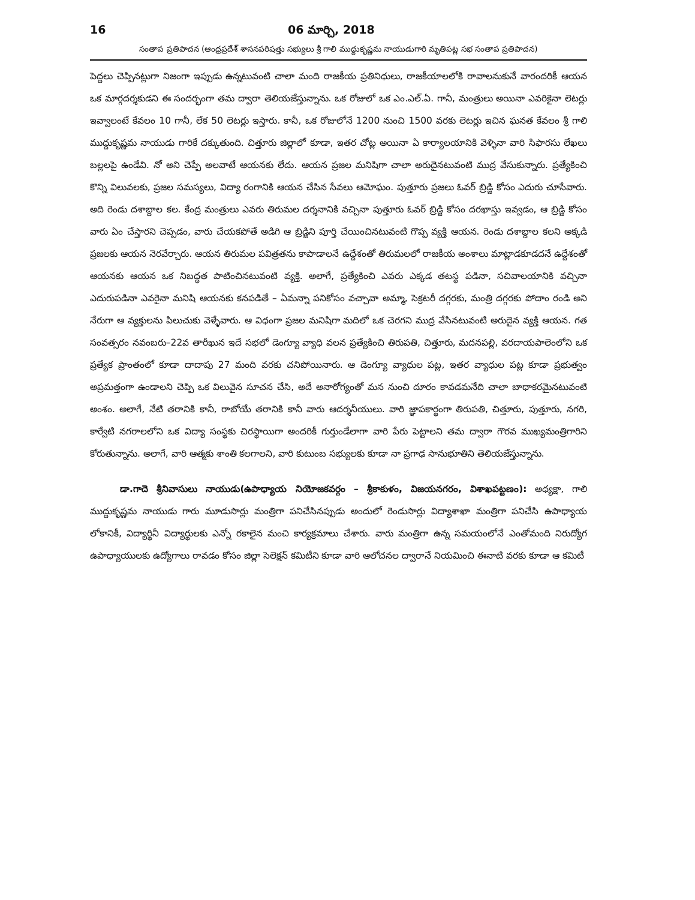16 06 మార్చి, 2018
సంతాప ప్రతిపాదన (ఆంధ్రప్రదేశ్ శాసనపరిషత్తు సభ్యులు శ్రీ గాలి ముద్దుకృష్ణమ నాయుడుగారి మృతిపట్ల సభ సంతాప ప్రతిపాదన)
పెద్దలు చెప్పినట్లుగా నిజంగా ఇప్పుడు ఉన్నటువంటి చాలా మంది రాజకీయ ప్రతినిధులు, రాజకీయాలలోకి రావాలనుకునే వారందరికీ ఆయన ఒక మార్గదర్శకుడని ఈ సందర్భంగా తమ ద్వారా తెలియజేస్తున్నాను. ఒక రోజులో ఒక ఎం.ఎల్.ఏ. గానీ, మంత్రులు అయినా ఎవరికైనా లెటర్లు ఇవ్వాలంటే కేవలం 10 గానీ, లేక 50 లెటర్లు ఇస్తారు. కానీ, ఒక రోజులోనే 1200 నుంచి 1500 వరకు లెటర్లు ఇచిన ఘనత కేవలం శ్రీ గాలి ముద్దుకృష్ణమ నాయుడు గారికే దక్కుతుంది. చిత్తూరు జిల్లాలో కూడా, ఇతర చోట్ల అయినా ఏ కార్యాలయానికి వెళ్ళినా వారి సిఫారసు లేఖలు బల్లలపై ఉండేవి. నో అని చెప్పే అలవాటే ఆయనకు లేదు. ఆయన ప్రజల మనిషిగా చాలా అరుదైనటువంటి ముద్ర వేసుకున్నారు. ప్రత్యేకించి కొన్ని విలువలకు, ప్రజల సమస్యలు, విద్యా రంగానికి ఆయన చేసిన సేవలు ఆమోఘం. పుత్తూరు ప్రజలు ఓవర్ బ్రిడ్జి కోసం ఎదురు చూసేవారు. అది రెండు దశాబ్దాల కల. కేంద్ర మంత్రులు ఎవరు తిరుమల దర్శనానికి వచ్చినా పుత్తూరు ఓవర్ బ్రిడ్జి కోసం దరఖాస్తు ఇవ్వడం, ఆ బ్రిడ్జి కోసం వారు ఏం చేస్తారని చెప్పడం, వారు చేయకపోతే అడిగి ఆ బ్రిడ్జిని పూర్తి చేయించినటువంటి గొప్ప వ్యక్తి ఆయన. రెండు దశాబ్దాల కలని అక్కడి ప్రజలకు ఆయన నెరవేర్చారు. ఆయన తిరుమల పవిత్రతను కాపాడాలనే ఉద్దేశంతో తిరుమలలో రాజకీయ అంశాలు మాట్లాడకూడదనే ఉద్దేశంతో ఆయనకు ఆయన ఒక నిబద్ధత పాటించినటువంటి వ్యక్తి. అలాగే, ప్రత్యేకించి ఎవరు ఎక్కడ తటస్థ పడినా, సచివాలయానికి వచ్చినా ఎదురుపడినా ఎవరైనా మనిషి ఆయనకు కనపడితే – ఏమన్నా పనికోసం వచ్చావా అమ్మా, సెక్రటరీ దగ్గరకు, మంత్రి దగ్గరకు పోదాం రండి అని నేరుగా ఆ వ్యక్తులను పిలుచుకు వెళ్ళేవారు. ఆ విధంగా ప్రజల మనిషిగా మదిలో ఒక చెరగని ముద్ర వేసినటువంటి అరుదైన వ్యక్తి ఆయన. గత సంవత్సరం నవంబరు–22వ తారీఖున ఇదే సభలో డెంగ్యూ వ్యాధి వలన ప్రత్యేకించి తిరుపతి, చిత్తూరు, మదనపల్లి, వరదాయపాలెంలోని ఒక ప్రత్యేక ప్రాంతంలో కూడా దాదాపు 27 మంది వరకు చనిపోయినారు. ఆ డెంగ్యూ వ్యాధుల పట్ల, ఇతర వ్యాధుల పట్ల కూడా ప్రభుత్వం అప్రమత్తంగా ఉండాలని చెప్పి ఒక విలువైన సూచన చేసి, అదే అనారోగ్యంతో మన నుంచి దూరం కావడమనేది చాలా బాధాకరమైనటువంటి అంశం. అలాగే, నేటి తరానికి కానీ, రాబోయే తరానికి కానీ వారు ఆదర్శనీయులు. వారి జ్ఞాపకార్థంగా తిరుపతి, చిత్తూరు, పుత్తూరు, నగరి, కార్వేటి నగరాలలోని ఒక విద్యా సంస్థకు చిరస్థాయిగా అందరికీ గుర్తుండేలాగా వారి పేరు పెట్టాలని తమ ద్వారా గౌరవ ముఖ్యమంత్రిగారిని కోరుతున్నాను. అలాగే, వారి ఆత్మకు శాంతి కలగాలని, వారి కుటుంబ సభ్యులకు కూడా నా ప్రగాఢ సానుభూతిని తెలియజేస్తున్నాను.
డా.గాదె శ్రీనివాసులు నాయుడు(ఉపాధ్యాయ నియోజకవర్గం – శ్రీకాకుళం, విజయనగరం, విశాఖపట్టణం): అధ్యక్షా, గాలి ముద్దుకృష్ణమ నాయుడు గారు మూడుసార్లు మంత్రిగా పనిచేసినప్పుడు అందులో రెండుసార్లు విద్యాశాఖా మంత్రిగా పనిచేసి ఉపాధ్యాయ లోకానికీ, విద్యార్థినీ విద్యార్థులకు ఎన్నో రకాలైన మంచి కార్యక్రమాలు చేశారు. వారు మంత్రిగా ఉన్న సమయంలోనే ఎంతోమంది నిరుద్యోగ ఉపాధ్యాయులకు ఉద్యోగాలు రావడం కోసం జిల్లా సెలెక్షన్ కమిటీని కూడా వారి ఆలోచనల ద్వారానే నియమించి ఈనాటి వరకు కూడా ఆ కమిటీ